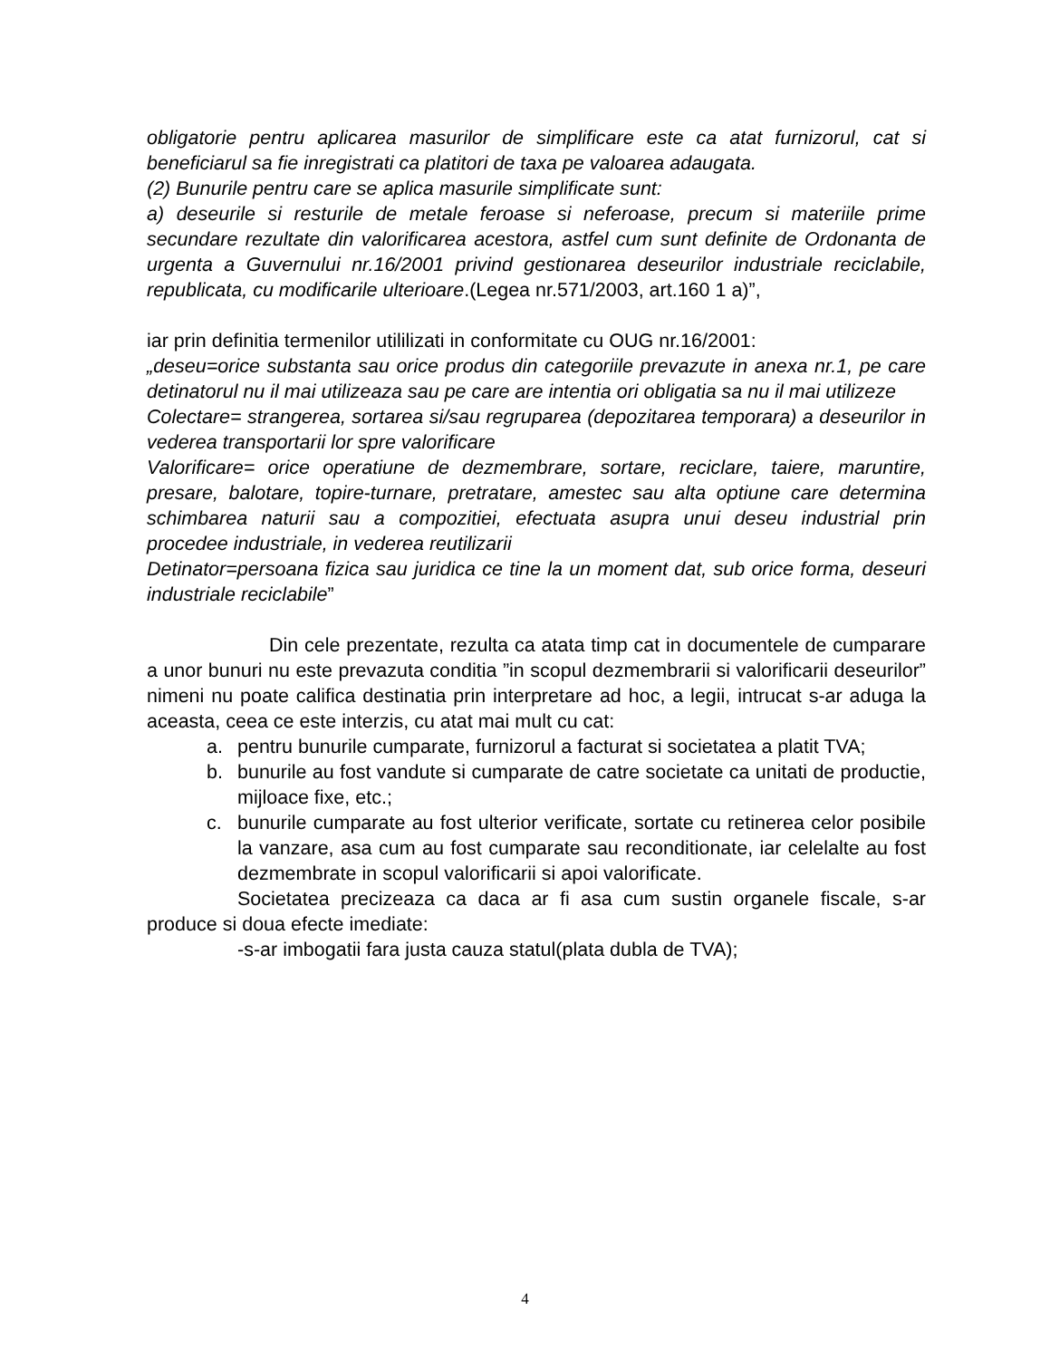obligatorie pentru aplicarea masurilor de simplificare este ca atat furnizorul, cat si beneficiarul sa fie inregistrati ca platitori de taxa pe valoarea adaugata.
(2) Bunurile pentru care se aplica masurile simplificate sunt:
a) deseurile si resturile de metale feroase si neferoase, precum si materiile prime secundare rezultate din valorificarea acestora, astfel cum sunt definite de Ordonanta de urgenta a Guvernului nr.16/2001 privind gestionarea deseurilor industriale reciclabile, republicata, cu modificarile ulterioare.(Legea nr.571/2003, art.160 1 a)”,
iar prin definitia termenilor utililizati in conformitate cu OUG nr.16/2001:
„deseu=orice substanta sau orice produs din categoriile prevazute in anexa nr.1, pe care detinatorul nu il mai utilizeaza sau pe care are intentia ori obligatia sa nu il mai utilizeze
Colectare= strangerea, sortarea si/sau regruparea (depozitarea temporara) a deseurilor in vederea transportarii lor spre valorificare
Valorificare= orice operatiune de dezmembrare, sortare, reciclare, taiere, maruntire, presare, balotare, topire-turnare, pretratare, amestec sau alta optiune care determina schimbarea naturii sau a compozitiei, efectuata asupra unui deseu industrial prin procedee industriale, in vederea reutilizarii
Detinator=persoana fizica sau juridica ce tine la un moment dat, sub orice forma, deseuri industriale reciclabile”
Din cele prezentate, rezulta ca atata timp cat in documentele de cumparare a unor bunuri nu este prevazuta conditia ”in scopul dezmembrarii si valorificarii deseurilor” nimeni nu poate califica destinatia prin interpretare ad hoc, a legii, intrucat s-ar aduga la aceasta, ceea ce este interzis, cu atat mai mult cu cat:
a. pentru bunurile cumparate, furnizorul a facturat si societatea a platit TVA;
b. bunurile au fost vandute si cumparate de catre societate ca unitati de productie, mijloace fixe, etc.;
c. bunurile cumparate au fost ulterior verificate, sortate cu retinerea celor posibile la vanzare, asa cum au fost cumparate sau reconditionate, iar celelalte au fost dezmembrate in scopul valorificarii si apoi valorificate.
Societatea precizeaza ca daca ar fi asa cum sustin organele fiscale, s-ar produce si doua efecte imediate:
-s-ar imbogatii fara justa cauza statul(plata dubla de TVA);
4